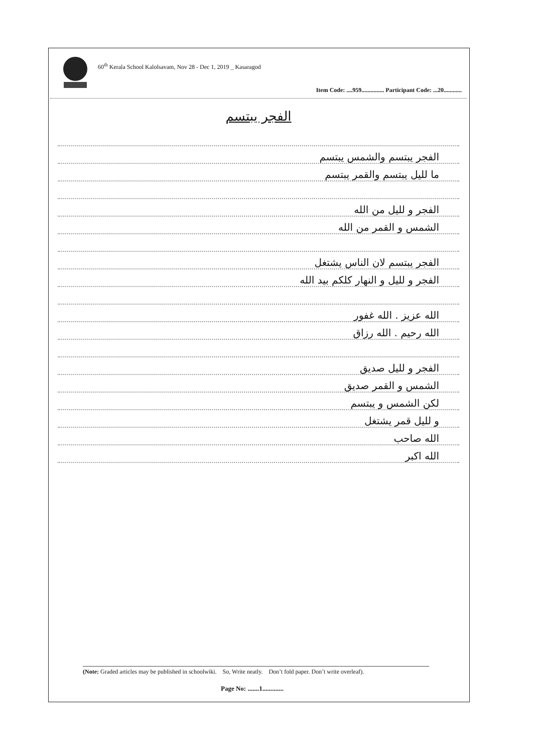60<sup>th</sup> Kerala School Kalolsavam, Nov 28 - Dec 1, 2019 _ Kasaragod
Item Code: ....959............... Participant Code: ...20............
الفجر يبتسم
الفجر يبتسم والشمس يبتسم
ما لليل يبتسم والقمر يبتسم
الفجر و لليل من الله
الشمس و القمر من الله
الفجر يبتسم لان الناس يشتغل
الفجر و لليل و النهار كلكم بيد الله
الله عزيز . الله غفور
الله رحيم . الله رزاق
الفجر و لليل صديق
الشمس و القمر صديق
لكن الشمس و يبتسم
و لليل قمر يشتغل
الله صاحب
الله اكبر
(Note: Graded articles may be published in schoolwiki. So, Write neatly. Don’t fold paper. Don’t write overleaf).
Page No: .......1.............